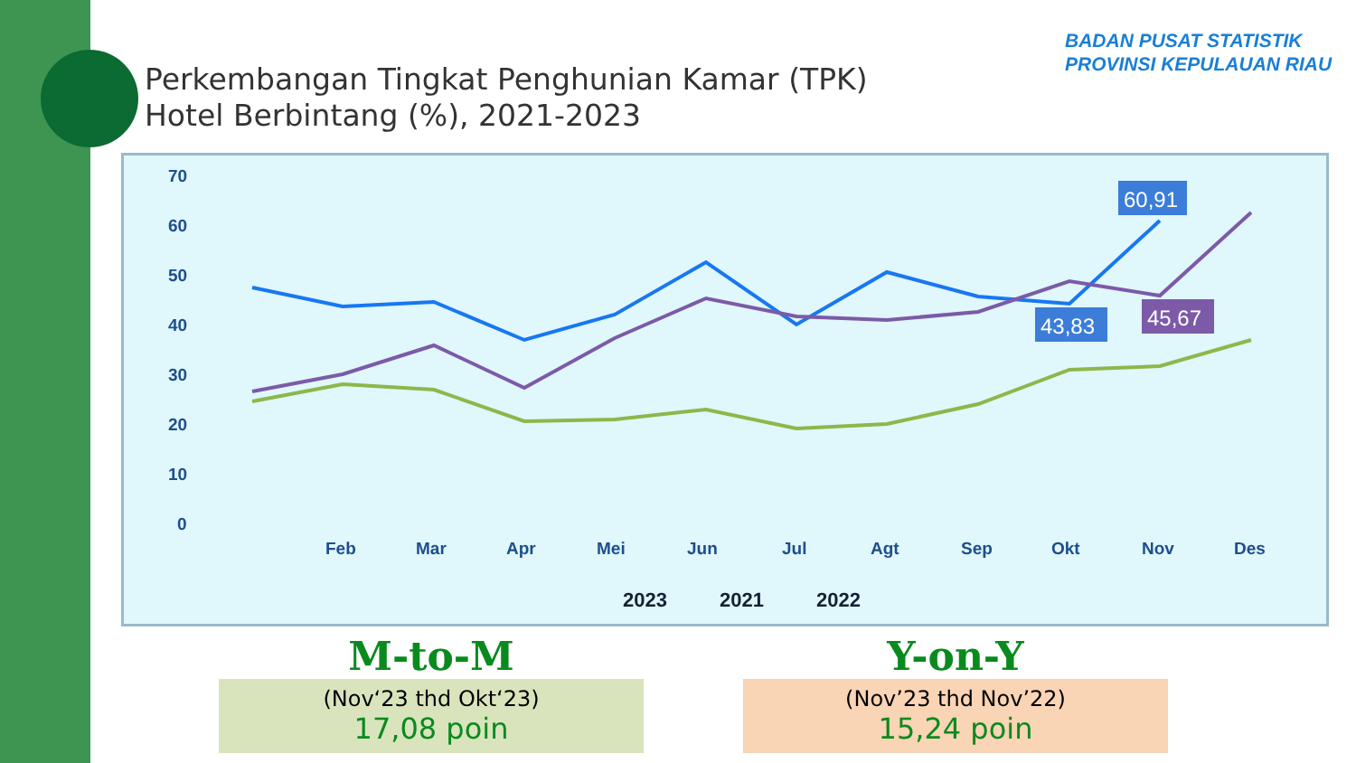Perkembangan Tingkat Penghunian Kamar (TPK)
Hotel Berbintang (%), 2021-2023
BADAN PUSAT STATISTIK
PROVINSI KEPULAUAN RIAU
70
60
50
40
30
20
10
0
Feb
Mar
Apr
Mei
Jun
Jul
Agt
Sep
Okt
Nov
Des
60,91
43,83
45,67
2023
2021
2022
M-to-M
(Nov‘23 thd Okt‘23)
17,08 poin
Y-on-Y
(Nov’23 thd Nov’22)
15,24 poin